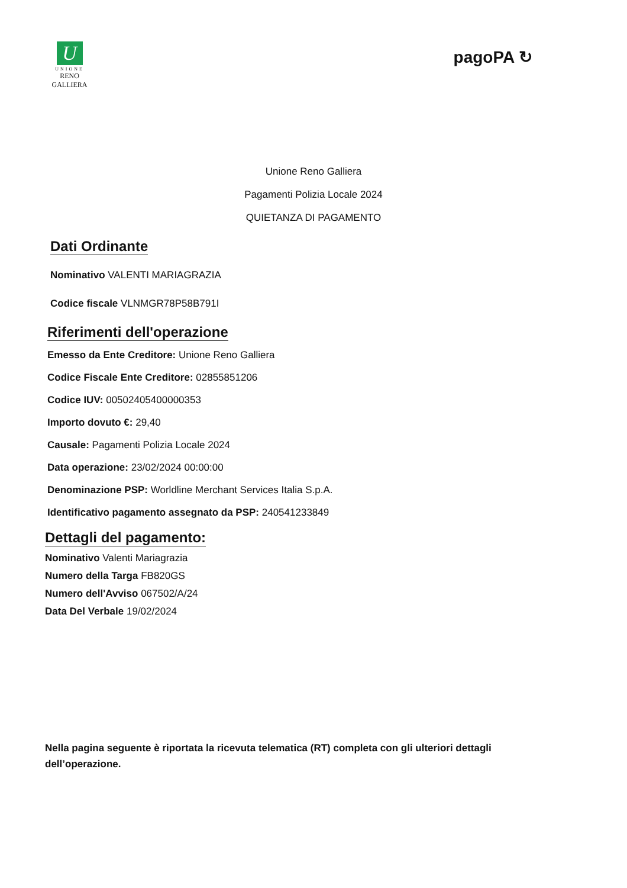U
UNIONE
RENO GALLIERA
pagoPA ↻
Unione Reno Galliera
Pagamenti Polizia Locale 2024
QUIETANZA DI PAGAMENTO
Dati Ordinante
Nominativo VALENTI MARIAGRAZIA
Codice fiscale VLNMGR78P58B791I
Riferimenti dell'operazione
Emesso da Ente Creditore: Unione Reno Galliera
Codice Fiscale Ente Creditore: 02855851206
Codice IUV: 00502405400000353
Importo dovuto €: 29,40
Causale: Pagamenti Polizia Locale 2024
Data operazione: 23/02/2024 00:00:00
Denominazione PSP: Worldline Merchant Services Italia S.p.A.
Identificativo pagamento assegnato da PSP: 240541233849
Dettagli del pagamento:
Nominativo Valenti Mariagrazia
Numero della Targa FB820GS
Numero dell'Avviso 067502/A/24
Data Del Verbale 19/02/2024
Nella pagina seguente è riportata la ricevuta telematica (RT) completa con gli ulteriori dettagli dell’operazione.